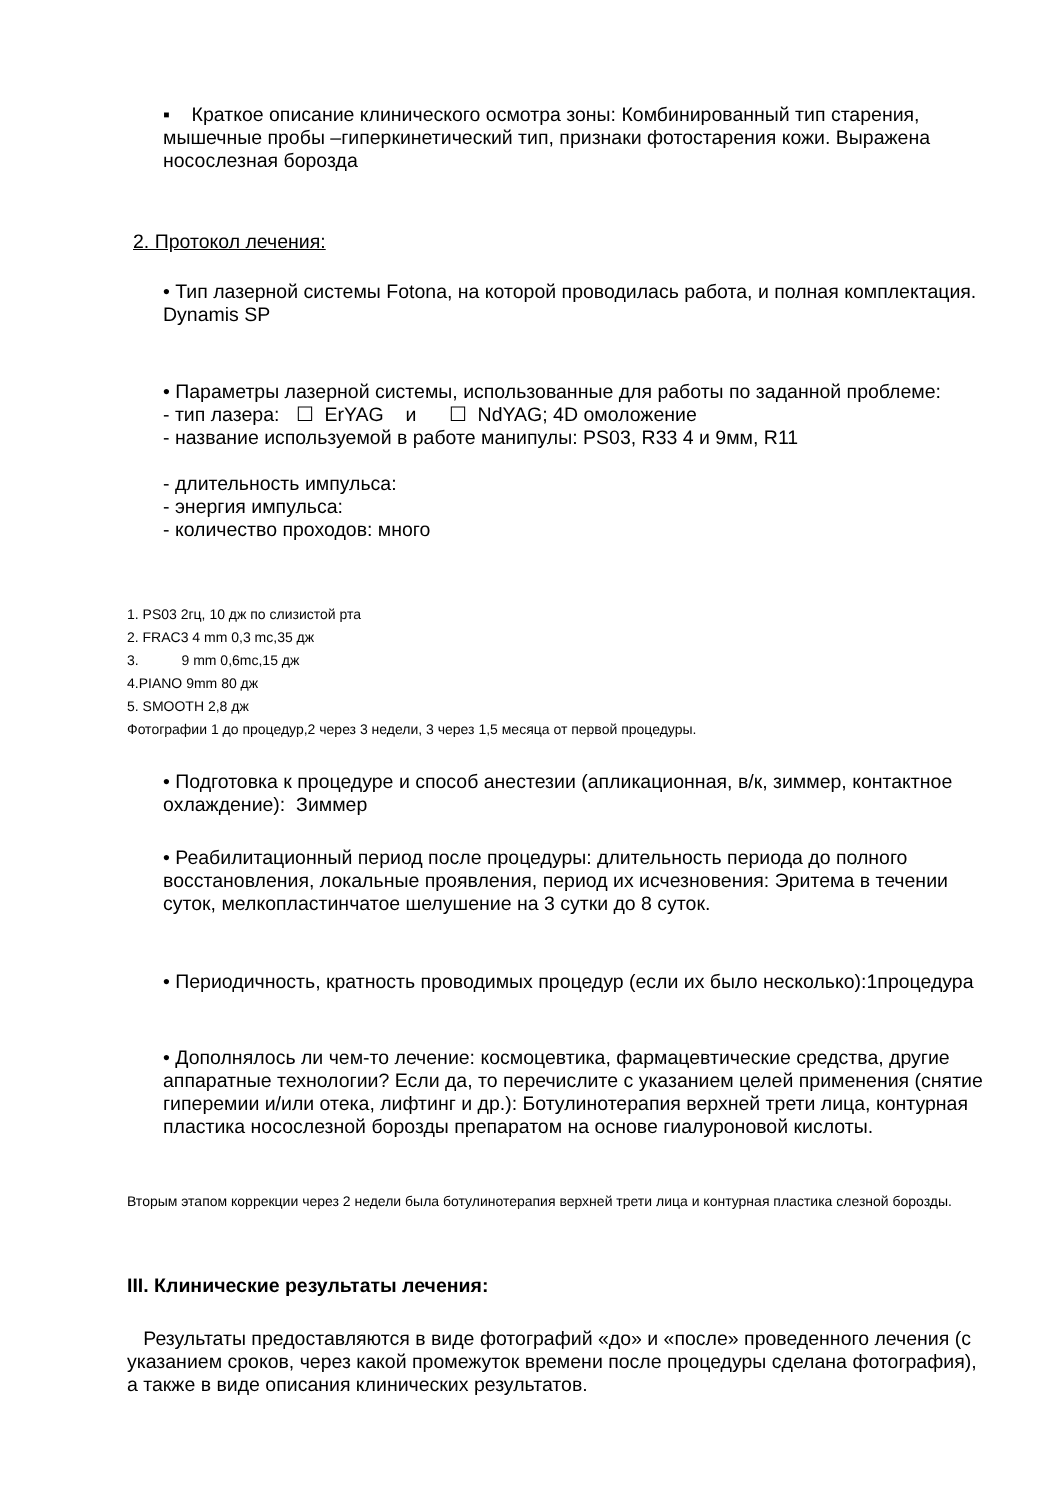▪ Краткое описание клинического осмотра зоны: Комбинированный тип старения, мышечные пробы –гиперкинетический тип, признаки фотостарения кожи. Выражена носослезная борозда
2. Протокол лечения:
• Тип лазерной системы Fotona, на которой проводилась работа, и полная комплектация. Dynamis SP
• Параметры лазерной системы, использованные для работы по заданной проблеме:
- тип лазера: ☐ ErYAG и ☐ NdYAG; 4D омоложение
- название используемой в работе манипулы: PS03, R33 4 и 9мм, R11
- длительность импульса:
- энергия импульса:
- количество проходов: много
1. PS03 2гц, 10 дж по слизистой рта
2. FRAC3 4 mm 0,3 mc,35 дж
3. 9 mm 0,6mc,15 дж
4.PIANO 9mm 80 дж
5. SMOOTH 2,8 дж
Фотографии 1 до процедур,2 через 3 недели, 3 через 1,5 месяца от первой процедуры.
• Подготовка к процедуре и способ анестезии (апликационная, в/к, зиммер, контактное охлаждение): Зиммер
• Реабилитационный период после процедуры: длительность периода до полного восстановления, локальные проявления, период их исчезновения: Эритема в течении суток, мелкопластинчатое шелушение на 3 сутки до 8 суток.
• Периодичность, кратность проводимых процедур (если их было несколько):1процедура
• Дополнялось ли чем-то лечение: космоцевтика, фармацевтические средства, другие аппаратные технологии? Если да, то перечислите с указанием целей применения (снятие гиперемии и/или отека, лифтинг и др.): Ботулинотерапия верхней трети лица, контурная пластика носослезной борозды препаратом на основе гиалуроновой кислоты.
Вторым этапом коррекции через 2 недели была ботулинотерапия верхней трети лица и контурная пластика слезной борозды.
III. Клинические результаты лечения:
Результаты предоставляются в виде фотографий «до» и «после» проведенного лечения (с указанием сроков, через какой промежуток времени после процедуры сделана фотография), а также в виде описания клинических результатов.